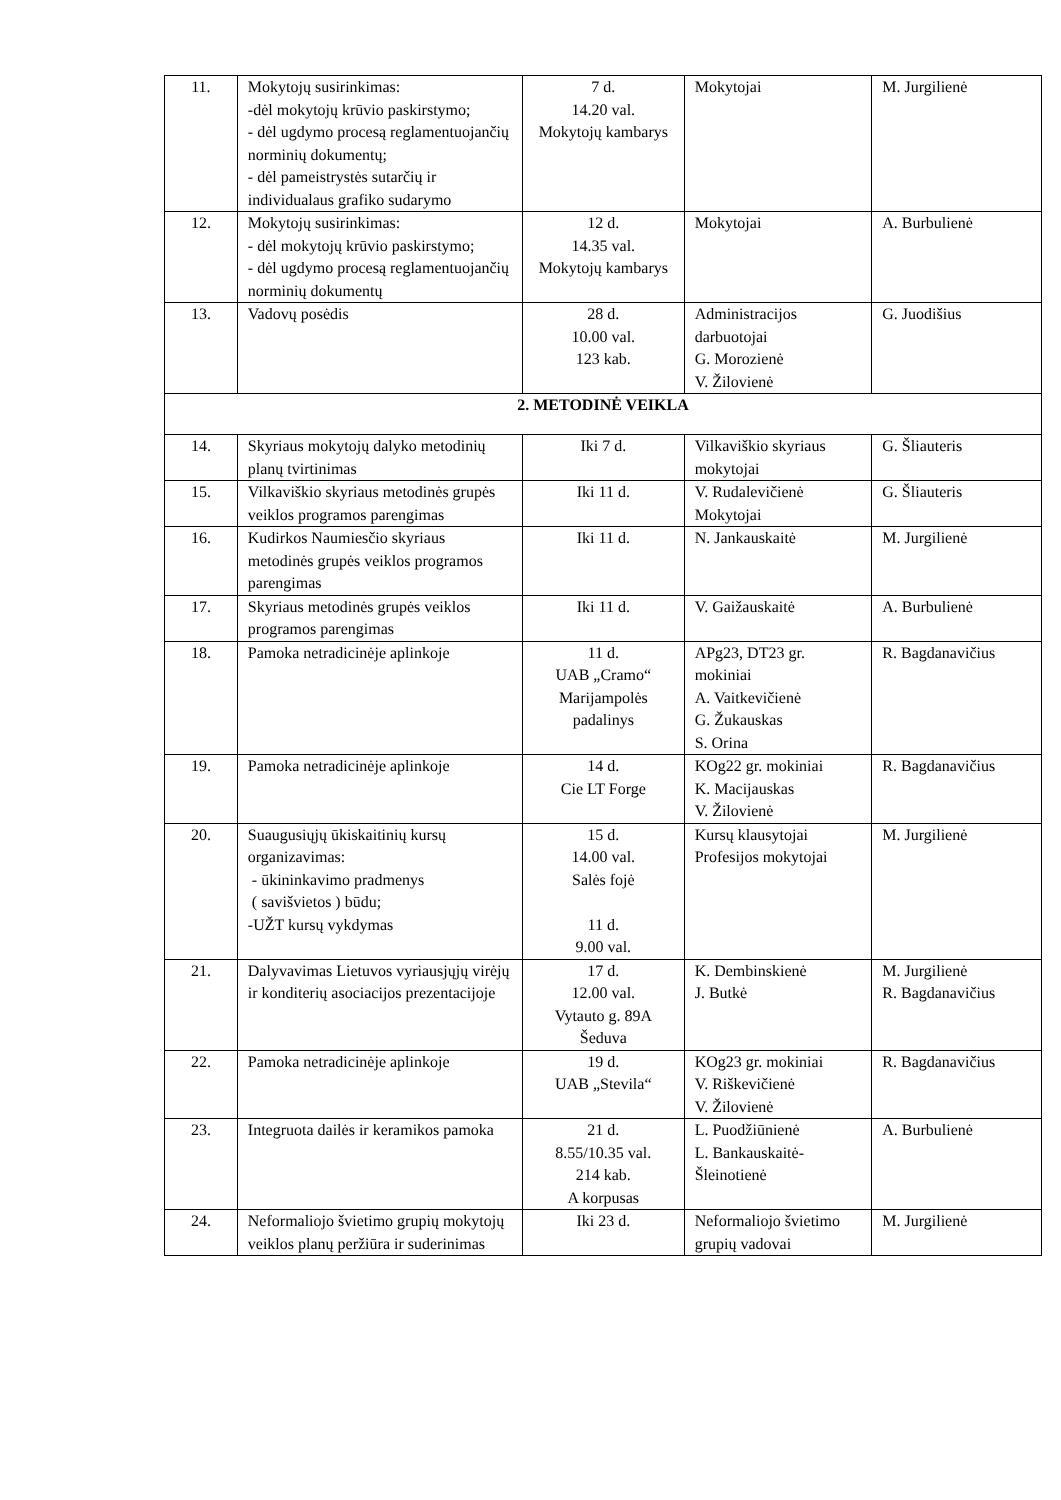| 11. | Mokytojų susirinkimas: -dėl mokytojų krūvio paskirstymo; - dėl ugdymo procesą reglamentuojančių norminių dokumentų; - dėl pameistrystės sutarčių ir individualaus grafiko sudarymo | 7 d. 14.20 val. Mokytojų kambarys | Mokytojai | M. Jurgilienė |
| 12. | Mokytojų susirinkimas: - dėl mokytojų krūvio paskirstymo; - dėl ugdymo procesą reglamentuojančių norminių dokumentų | 12 d. 14.35 val. Mokytojų kambarys | Mokytojai | A. Burbulienė |
| 13. | Vadovų posėdis | 28 d. 10.00 val. 123 kab. | Administracijos darbuotojai G. Morozienė V. Žilovienė | G. Juodišius |
| 2. METODINĖ VEIKLA | | | | |
| 14. | Skyriaus mokytojų dalyko metodinių planų tvirtinimas | Iki 7 d. | Vilkaviškio skyriaus mokytojai | G. Šliauteris |
| 15. | Vilkaviškio skyriaus metodinės grupės veiklos programos parengimas | Iki 11 d. | V. Rudalevičienė Mokytojai | G. Šliauteris |
| 16. | Kudirkos Naumiesčio skyriaus metodinės grupės veiklos programos parengimas | Iki 11 d. | N. Jankauskaitė | M. Jurgilienė |
| 17. | Skyriaus metodinės grupės veiklos programos parengimas | Iki 11 d. | V. Gaižauskaitė | A. Burbulienė |
| 18. | Pamoka netradicinėje aplinkoje | 11 d. UAB „Cramo“ Marijampolės padalinys | APg23, DT23 gr. mokiniai A. Vaitkevičienė G. Žukauskas S. Orina | R. Bagdanavičius |
| 19. | Pamoka netradicinėje aplinkoje | 14 d. Cie LT Forge | KOg22 gr. mokiniai K. Macijauskas V. Žilovienė | R. Bagdanavičius |
| 20. | Suaugusiųjų ūkiskaitinių kursų organizavimas: - ūkininkavimo pradmenys ( savišvietos ) būdu; -UŽT kursų vykdymas | 15 d. 14.00 val. Salės fojė 11 d. 9.00 val. | Kursų klausytojai Profesijos mokytojai | M. Jurgilienė |
| 21. | Dalyvavimas Lietuvos vyriausjųjų virėjų ir konditerių asociacijos prezentacijoje | 17 d. 12.00 val. Vytauto g. 89A Šeduva | K. Dembinskienė J. Butkė | M. Jurgilienė R. Bagdanavičius |
| 22. | Pamoka netradicinėje aplinkoje | 19 d. UAB „Stevila“ | KOg23 gr. mokiniai V. Riškevičienė V. Žilovienė | R. Bagdanavičius |
| 23. | Integruota dailės ir keramikos pamoka | 21 d. 8.55/10.35 val. 214 kab. A korpusas | L. Puodžiūnienė L. Bankauskaitė-Šleinotienė | A. Burbulienė |
| 24. | Neformaliojo švietimo grupių mokytojų veiklos planų peržiūra ir suderinimas | Iki 23 d. | Neformaliojo švietimo grupių vadovai | M. Jurgilienė |